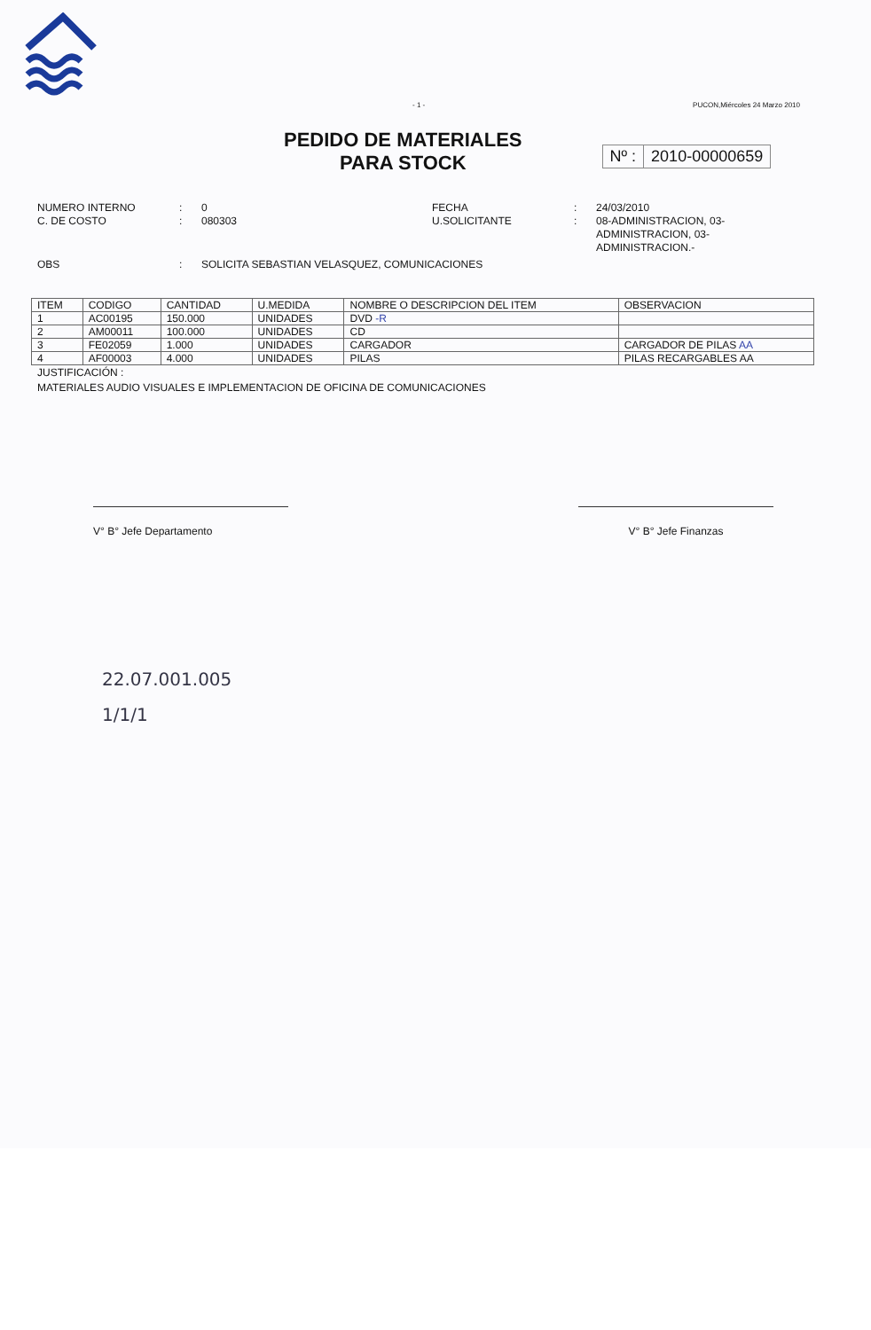- 1 - PUCON,Miércoles 24 Marzo 2010
PEDIDO DE MATERIALES
PARA STOCK
Nº : 2010-00000659
NUMERO INTERNO
C. DE COSTO
:
:
0
080303
FECHA
U.SOLICITANTE
:
:
24/03/2010
08-ADMINISTRACION, 03-ADMINISTRACION, 03-ADMINISTRACION.-
OBS
:
SOLICITA SEBASTIAN VELASQUEZ, COMUNICACIONES
| ITEM | CODIGO | CANTIDAD | U.MEDIDA | NOMBRE O DESCRIPCION DEL ITEM | OBSERVACION |
| --- | --- | --- | --- | --- | --- |
| 1 | AC00195 | 150.000 | UNIDADES | DVD -R | |
| 2 | AM00011 | 100.000 | UNIDADES | CD | |
| 3 | FE02059 | 1.000 | UNIDADES | CARGADOR | CARGADOR DE PILAS AA |
| 4 | AF00003 | 4.000 | UNIDADES | PILAS | PILAS RECARGABLES AA |
JUSTIFICACIÓN :
MATERIALES AUDIO VISUALES E IMPLEMENTACION DE OFICINA DE COMUNICACIONES
V° B° Jefe Departamento V° B° Jefe Finanzas
22.07.001.005
1/1/1